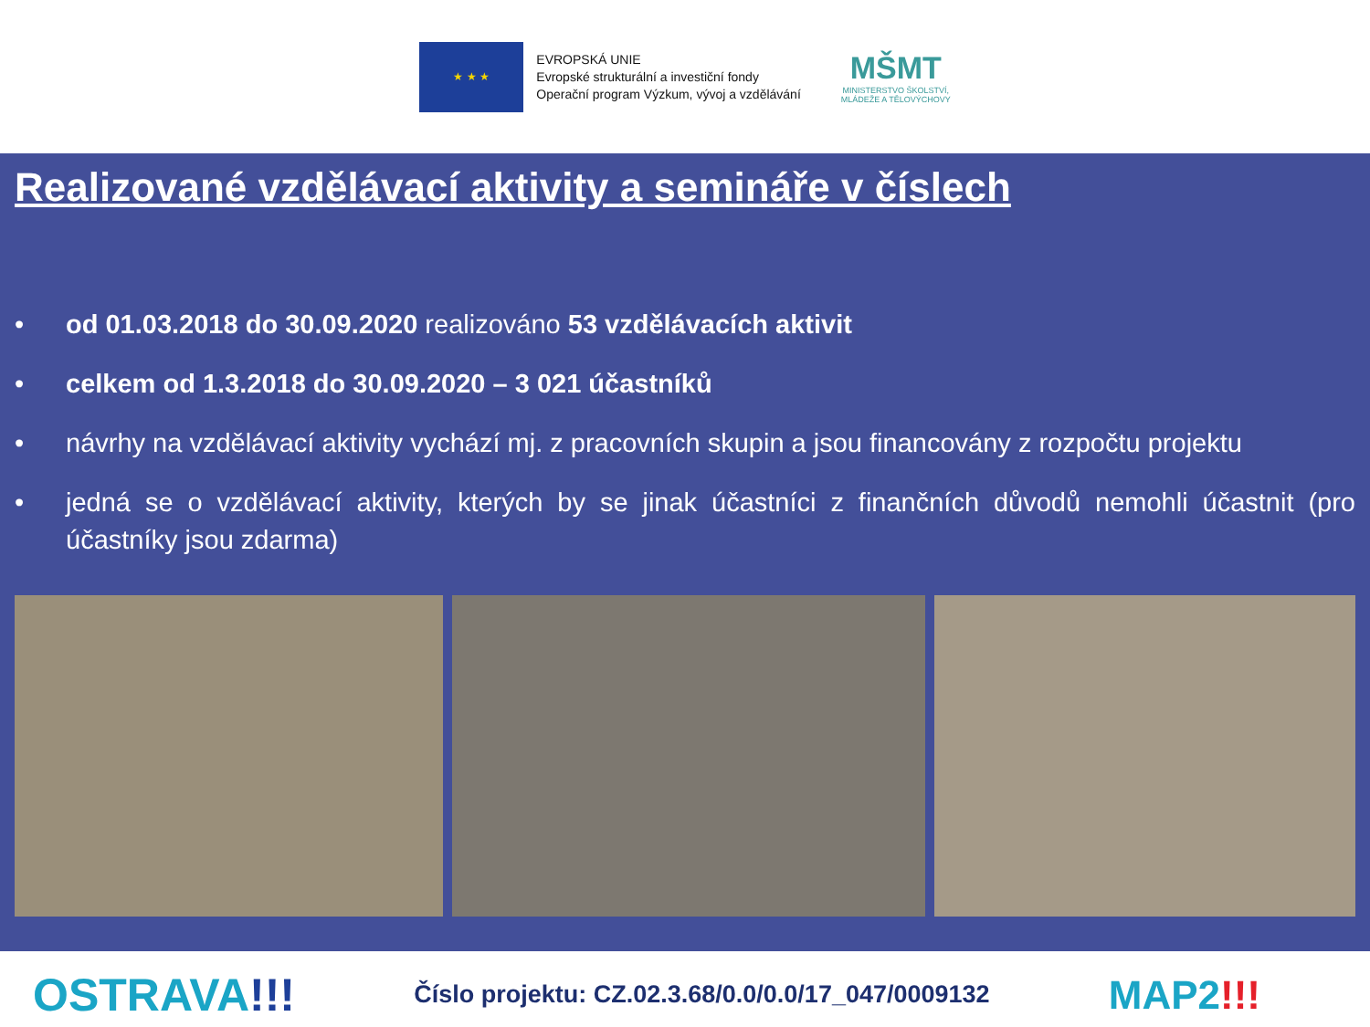★ ★ ★
EVROPSKÁ UNIE
Evropské strukturální a investiční fondy
Operační program Výzkum, vývoj a vzdělávání
MŠMT
MINISTERSTVO ŠKOLSTVÍ,
MLÁDEŽE A TĚLOVÝCHOVY
Realizované vzdělávací aktivity a semináře v číslech
• od 01.03.2018 do 30.09.2020 realizováno 53 vzdělávacích aktivit
• celkem od 1.3.2018 do 30.09.2020 – 3 021 účastníků
• návrhy na vzdělávací aktivity vychází mj. z pracovních skupin a jsou financovány z rozpočtu projektu
• jedná se o vzdělávací aktivity, kterých by se jinak účastníci z finančních důvodů nemohli účastnit (pro účastníky jsou zdarma)
OSTRAVA!!!
Číslo projektu: CZ.02.3.68/0.0/0.0/17_047/0009132
MAP2!!!